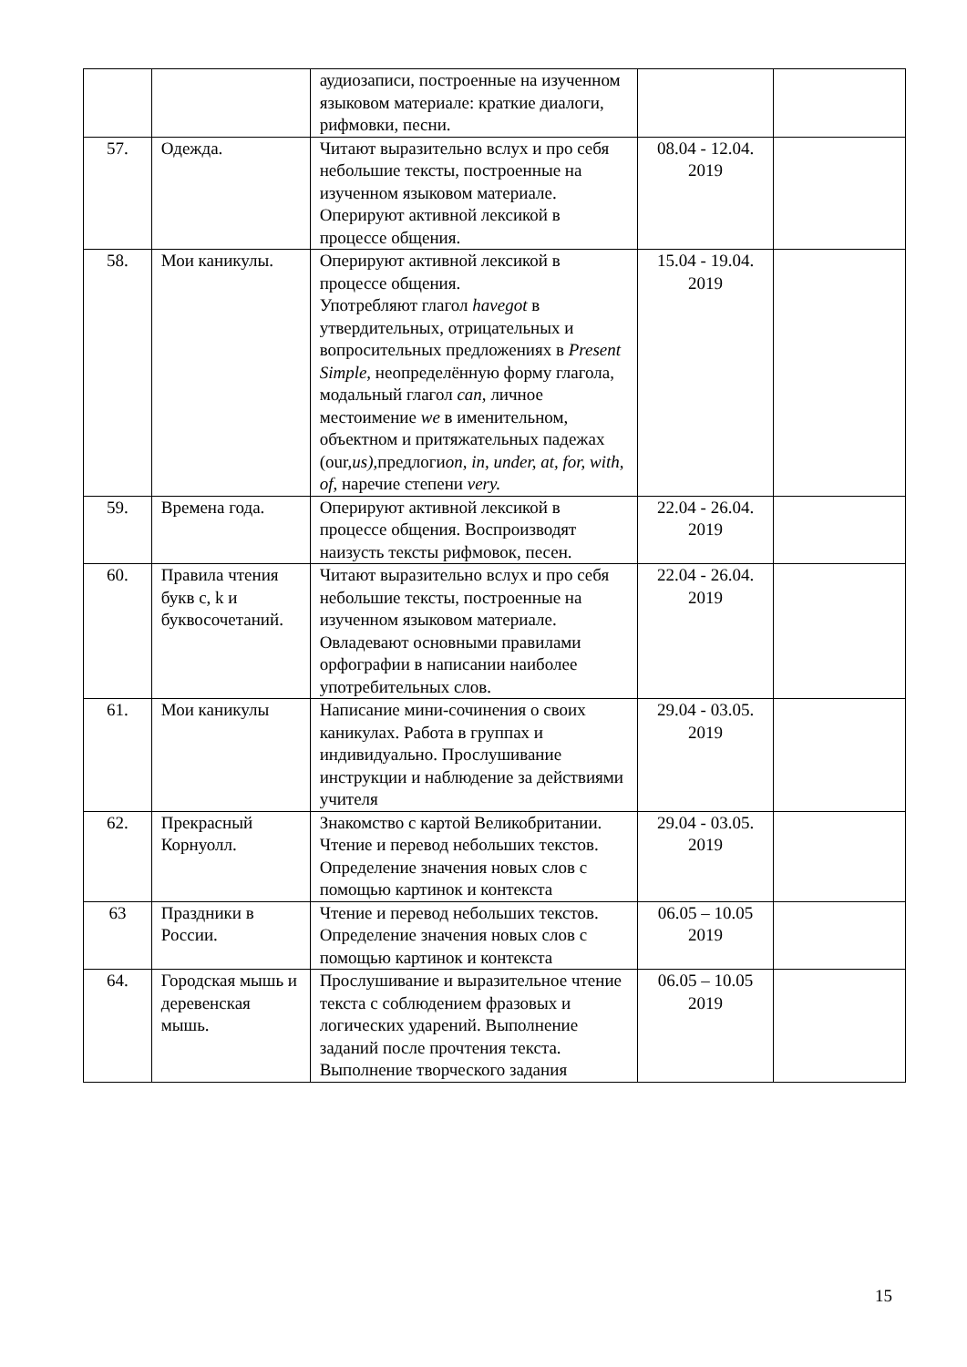| | | аудиозаписи, построенные на изученном языковом материале: краткие диалоги, рифмовки, песни. | | |
| 57. | Одежда. | Читают выразительно вслух и про себя небольшие тексты, построенные на изученном языковом материале. Оперируют активной лексикой в процессе общения. | 08.04 - 12.04. 2019 | |
| 58. | Мои каникулы. | Оперируют активной лексикой в процессе общения. Употребляют глагол havegot в утвердительных, отрицательных и вопросительных предложениях в Present Simple, неопределённую форму глагола, модальный глагол can, личное местоимение we в именительном, объектном и притяжательных падежах (our, us), предлоги on, in, under, at, for, with, of, наречие степени very. | 15.04 - 19.04. 2019 | |
| 59. | Времена года. | Оперируют активной лексикой в процессе общения. Воспроизводят наизусть тексты рифмовок, песен. | 22.04 - 26.04. 2019 | |
| 60. | Правила чтения букв c, k и буквосочетаний. | Читают выразительно вслух и про себя небольшие тексты, построенные на изученном языковом материале. Овладевают основными правилами орфографии в написании наиболее употребительных слов. | 22.04 - 26.04. 2019 | |
| 61. | Мои каникулы | Написание мини-сочинения о своих каникулах. Работа в группах и индивидуально. Прослушивание инструкции и наблюдение за действиями учителя | 29.04 - 03.05. 2019 | |
| 62. | Прекрасный Корнуолл. | Знакомство с картой Великобритании. Чтение и перевод небольших текстов. Определение значения новых слов с помощью картинок и контекста | 29.04 - 03.05. 2019 | |
| 63 | Праздники в России. | Чтение и перевод небольших текстов. Определение значения новых слов с помощью картинок и контекста | 06.05 – 10.05 2019 | |
| 64. | Городская мышь и деревенская мышь. | Прослушивание и выразительное чтение текста с соблюдением фразовых и логических ударений. Выполнение заданий после прочтения текста. Выполнение творческого задания | 06.05 – 10.05 2019 | |
15